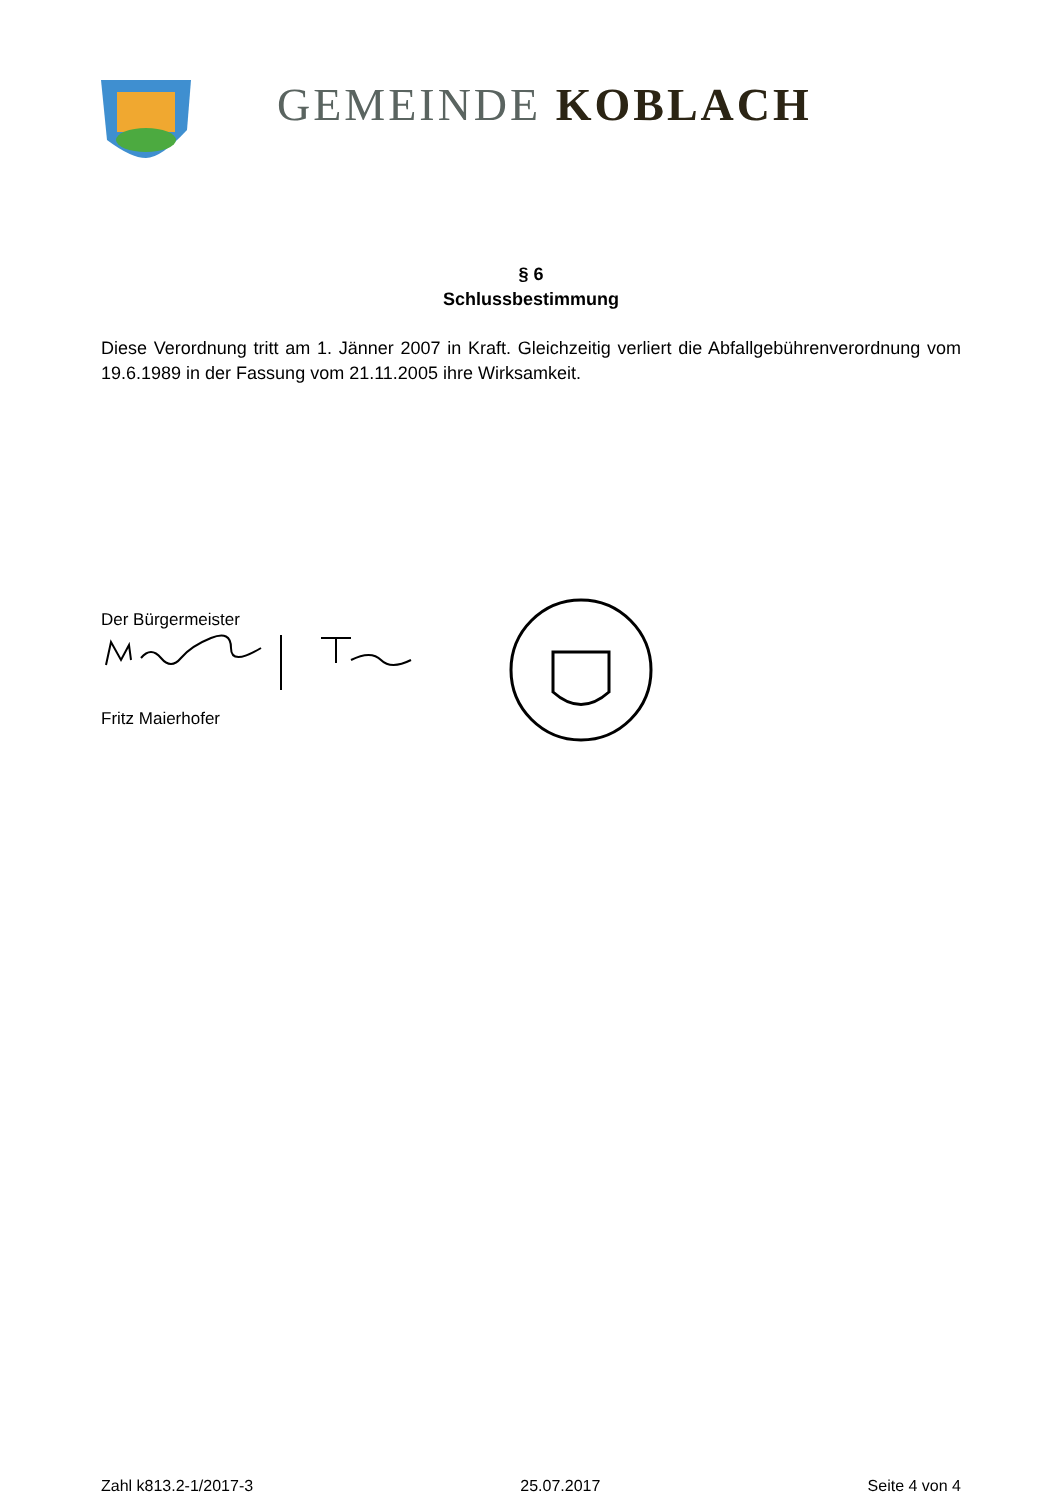GEMEINDE KOBLACH
§ 6
Schlussbestimmung
Diese Verordnung tritt am 1. Jänner 2007 in Kraft. Gleichzeitig verliert die Abfallgebührenverordnung vom 19.6.1989 in der Fassung vom 21.11.2005 ihre Wirksamkeit.
Der Bürgermeister
Fritz Maierhofer
Zahl k813.2-1/2017-3 25.07.2017 Seite 4 von 4